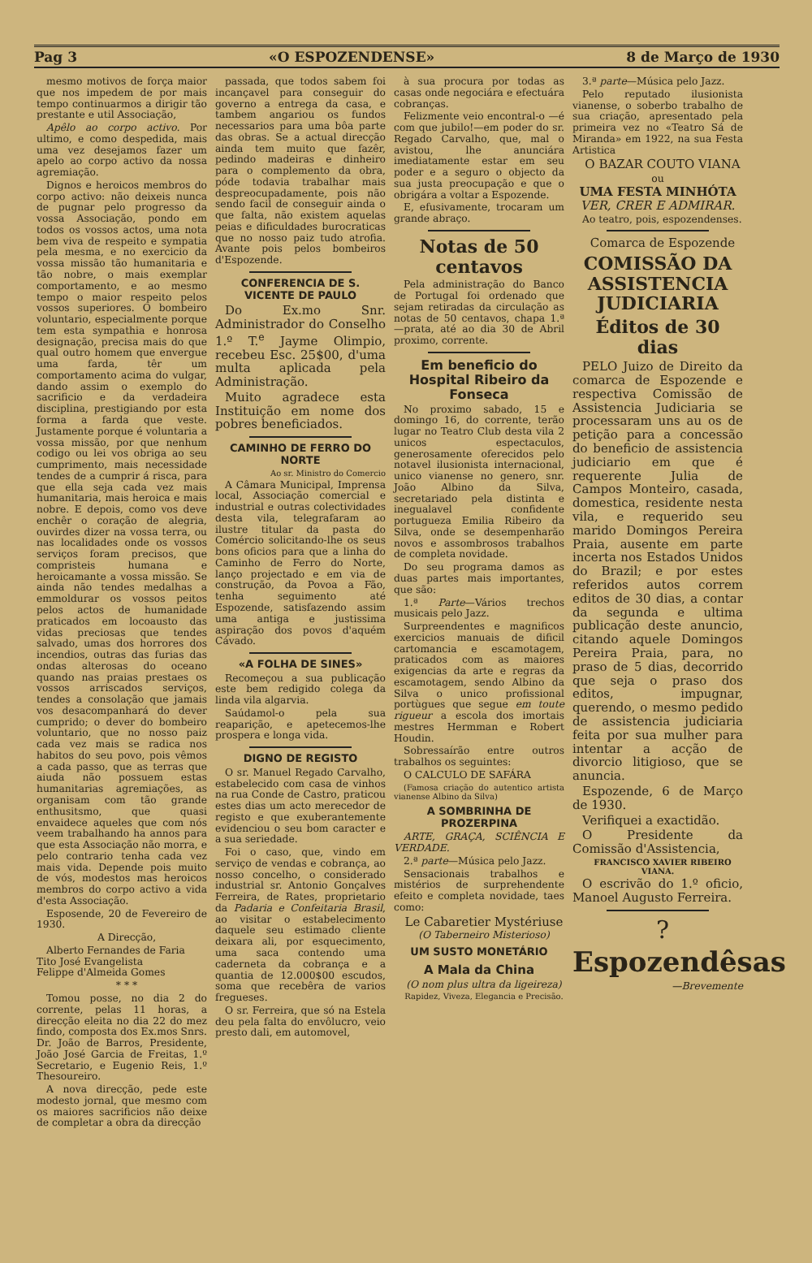Pag 3 «O ESPOZENDENSE» 8 de Março de 1930
mesmo motivos de força maior que nos impedem de por mais tempo continuarmos a dirigir tão prestante e util Associação,
Apêlo ao corpo activo. Por ultimo, e como despedida, mais uma vez desejamos fazer um apelo ao corpo activo da nossa agremiação.
Dignos e heroicos membros do corpo activo: não deixeis nunca de pugnar pelo progresso da vossa Associação, pondo em todos os vossos actos, uma nota bem viva de respeito e sympatia pela mesma, e no exercicio da vossa missão tão humanitaria e tão nobre, o mais exemplar comportamento, e ao mesmo tempo o maior respeito pelos vossos superiores. O bombeiro voluntario, especialmente porque tem esta sympathia e honrosa designação, precisa mais do que qual outro homem que envergue uma farda, têr um comportamento acima do vulgar, dando assim o exemplo do sacrificio e da verdadeira disciplina, prestigiando por esta forma a farda que veste. Justamente porque é voluntaria a vossa missão, por que nenhum codigo ou lei vos obriga ao seu cumprimento, mais necessidade tendes de a cumprir á risca, para que ella seja cada vez mais humanitaria, mais heroica e mais nobre. E depois, como vos deve enchêr o coração de alegria, ouvirdes dizer na vossa terra, ou nas localidades onde os vossos serviços foram precisos, que compristeis humana e heroicamante a vossa missão. Se ainda não tendes medalhas a emmoldurar os vossos peitos pelos actos de humanidade praticados em locoausto das vidas preciosas que tendes salvado, umas dos horrores dos incendios, outras das furias das ondas alterosas do oceano quando nas praias prestaes os vossos arriscados serviços, tendes a consolação que jamais vos desacompanhará do dever cumprido; o dever do bombeiro voluntario, que no nosso paiz cada vez mais se radica nos habitos do seu povo, pois vêmos a cada passo, que as terras que aiuda não possuem estas humanitarias agremiações, as organisam com tão grande enthusitsmo, que quasi envaidece aqueles que com nós veem trabalhando ha annos para que esta Associação não morra, e pelo contrario tenha cada vez mais vida. Depende pois muito de vós, modestos mas heroicos membros do corpo activo a vida d'esta Associação.
Esposende, 20 de Fevereiro de 1930.
A Direcção,
Alberto Fernandes de Faria
Tito José Evangelista
Felippe d'Almeida Gomes
* * *
Tomou posse, no dia 2 do corrente, pelas 11 horas, a direcção eleita no dia 22 do mez findo, composta dos Ex.mos Snrs. Dr. João de Barros, Presidente, João José Garcia de Freitas, 1.º Secretario, e Eugenio Reis, 1.º Thesoureiro.
A nova direcção, pede este modesto jornal, que mesmo com os maiores sacrificios não deixe de completar a obra da direcção
passada, que todos sabem foi incançavel para conseguir do governo a entrega da casa, e tambem angariou os fundos necessarios para uma bôa parte das obras. Se a actual direcção ainda tem muito que fazêr, pedindo madeiras e dinheiro para o complemento da obra, póde todavia trabalhar mais despreocupadamente, pois não sendo facil de conseguir ainda o que falta, não existem aquelas peias e dificuldades burocraticas que no nosso paiz tudo atrofia. Avante pois pelos bombeiros d'Espozende.
CONFERENCIA DE S. VICENTE DE PAULO
Do Ex.mo Snr. Administrador do Conselho 1.º T.<sup>e</sup> Jayme Olimpio, recebeu Esc. 25$00, d'uma multa aplicada pela Administração.
Muito agradece esta Instituição em nome dos pobres beneficiados.
CAMINHO DE FERRO DO NORTE
Ao sr. Ministro do Comercio
A Câmara Municipal, Imprensa local, Associação comercial e industrial e outras colectividades desta vila, telegrafaram ao ilustre titular da pasta do Comércio solicitando-lhe os seus bons oficios para que a linha do Caminho de Ferro do Norte, lanço projectado e em via de construção, da Povoa a Fão, tenha seguimento até Espozende, satisfazendo assim uma antiga e justissima aspiração dos povos d'aquém Cávado.
«A FOLHA DE SINES»
Recomeçou a sua publicação este bem redigido colega da linda vila algarvia.
Saúdamol-o pela sua reaparição, e apetecemos-lhe prospera e longa vida.
DIGNO DE REGISTO
O sr. Manuel Regado Carvalho, estabelecido com casa de vinhos na rua Conde de Castro, praticou estes dias um acto merecedor de registo e que exuberantemente evidenciou o seu bom caracter e a sua seriedade.
Foi o caso, que, vindo em serviço de vendas e cobrança, ao nosso concelho, o considerado industrial sr. Antonio Gonçalves Ferreira, de Rates, proprietario da Padaria e Confeitaria Brasil, ao visitar o estabelecimento daquele seu estimado cliente deixara ali, por esquecimento, uma saca contendo uma caderneta da cobrança e a quantia de 12.000$00 escudos, soma que recebêra de varios fregueses.
O sr. Ferreira, que só na Estela deu pela falta do envôlucro, veio presto dali, em automovel,
à sua procura por todas as casas onde negociára e efectuára cobranças.
Felizmente veio encontral-o —é com que jubilo!—em poder do sr. Regado Carvalho, que, mal o avistou, lhe anunciára imediatamente estar em seu poder e a seguro o objecto da sua justa preocupação e que o obrigára a voltar a Espozende.
E, efusivamente, trocaram um grande abraço.
Notas de 50 centavos
Pela administração do Banco de Portugal foi ordenado que sejam retiradas da circulação as notas de 50 centavos, chapa 1.ª—prata, até ao dia 30 de Abril proximo, corrente.
Em beneficio do Hospital Ribeiro da Fonseca
No proximo sabado, 15 e domingo 16, do corrente, terão lugar no Teatro Club desta vila 2 unicos espectaculos, generosamente oferecidos pelo notavel ilusionista internacional, unico vianense no genero, snr. João Albino da Silva, secretariado pela distinta e inegualavel confidente portugueza Emilia Ribeiro da Silva, onde se desempenharão novos e assombrosos trabalhos de completa novidade.
Do seu programa damos as duas partes mais importantes, que são:
1.ª Parte—Vários trechos musicais pelo Jazz.
Surpreendentes e magnificos exercicios manuais de dificil cartomancia e escamotagem, praticados com as maiores exigencias da arte e regras da escamotagem, sendo Albino da Silva o unico profissional portùgues que segue em toute rigueur a escola dos imortais mestres Hermman e Robert Houdin.
Sobressaírão entre outros trabalhos os seguintes:
O CALCULO DE SAFÁRA
(Famosa criação do autentico artista vianense Albino da Silva)
A SOMBRINHA DE PROZERPINA
ARTE, GRAÇA, SCIÊNCIA E VERDADE.
2.ª parte—Música pelo Jazz.
Sensacionais trabalhos e mistérios de surprehendente efeito e completa novidade, taes como:
Le Cabaretier Mystériuse
(O Taberneiro Misterioso)
UM SUSTO MONETÁRIO
A Mala da China
(O nom plus ultra da ligeireza)
Rapidez, Viveza, Elegancia e Precisão.
3.ª parte—Música pelo Jazz.
Pelo reputado ilusionista vianense, o soberbo trabalho de sua criação, apresentado pela primeira vez no «Teatro Sá de Miranda» em 1922, na sua Festa Artistica
O BAZAR COUTO VIANA
ou
UMA FESTA MINHÓTA
VER, CRER E ADMIRAR.
Ao teatro, pois, espozendenses.
Comarca de Espozende
COMISSÃO DA ASSISTENCIA JUDICIARIA
Éditos de 30 dias
PELO Juizo de Direito da comarca de Espozende e respectiva Comissão de Assistencia Judiciaria se processaram uns au os de petição para a concessão do beneficio de assistencia judiciario em que é requerente Julia de Campos Monteiro, casada, domestica, residente nesta vila, e requerido seu marido Domingos Pereira Praia, ausente em parte incerta nos Estados Unidos do Brazil; e por estes referidos autos correm editos de 30 dias, a contar da segunda e ultima publicação deste anuncio, citando aquele Domingos Pereira Praia, para, no praso de 5 dias, decorrido que seja o praso dos editos, impugnar, querendo, o mesmo pedido de assistencia judiciaria feita por sua mulher para intentar a acção de divorcio litigioso, que se anuncia.
Espozende, 6 de Março de 1930.
Verifiquei a exactidão.
O Presidente da Comissão d'Assistencia,
FRANCISCO XAVIER RIBEIRO VIANA.
O escrivão do 1.º oficio, Manoel Augusto Ferreira.
?
Espozendêsas
—Brevemente